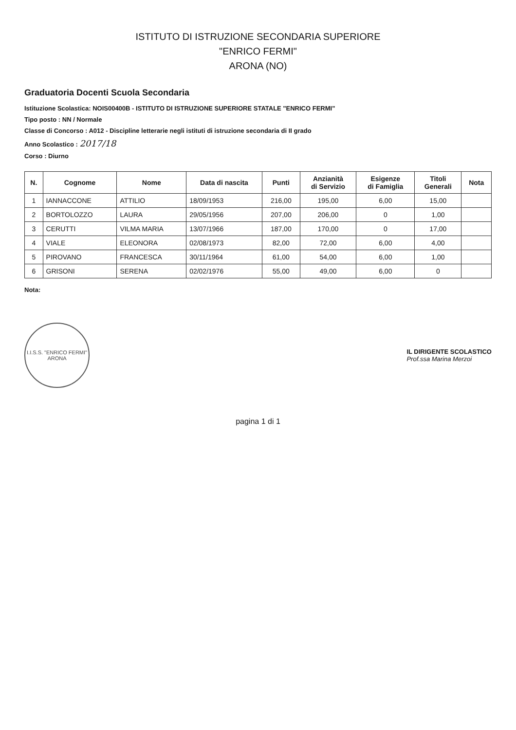ISTITUTO DI ISTRUZIONE SECONDARIA SUPERIORE
"ENRICO FERMI"
ARONA (NO)
Graduatoria Docenti Scuola Secondaria
Istituzione Scolastica: NOIS00400B - ISTITUTO DI ISTRUZIONE SUPERIORE STATALE "ENRICO FERMI"
Tipo posto : NN / Normale
Classe di Concorso : A012 - Discipline letterarie negli istituti di istruzione secondaria di II grado
Anno Scolastico : 2017/18
Corso : Diurno
| N. | Cognome | Nome | Data di nascita | Punti | Anzianità di Servizio | Esigenze di Famiglia | Titoli Generali | Nota |
| --- | --- | --- | --- | --- | --- | --- | --- | --- |
| 1 | IANNACCONE | ATTILIO | 18/09/1953 | 216,00 | 195,00 | 6,00 | 15,00 | |
| 2 | BORTOLOZZO | LAURA | 29/05/1956 | 207,00 | 206,00 | 0 | 1,00 | |
| 3 | CERUTTI | VILMA MARIA | 13/07/1966 | 187,00 | 170,00 | 0 | 17,00 | |
| 4 | VIALE | ELEONORA | 02/08/1973 | 82,00 | 72,00 | 6,00 | 4,00 | |
| 5 | PIROVANO | FRANCESCA | 30/11/1964 | 61,00 | 54,00 | 6,00 | 1,00 | |
| 6 | GRISONI | SERENA | 02/02/1976 | 55,00 | 49,00 | 6,00 | 0 | |
Nota:
I.I.S.S. "ENRICO FERMI"
ARONA
IL DIRIGENTE SCOLASTICO
Prof.ssa Marina Merzoi
pagina 1 di 1